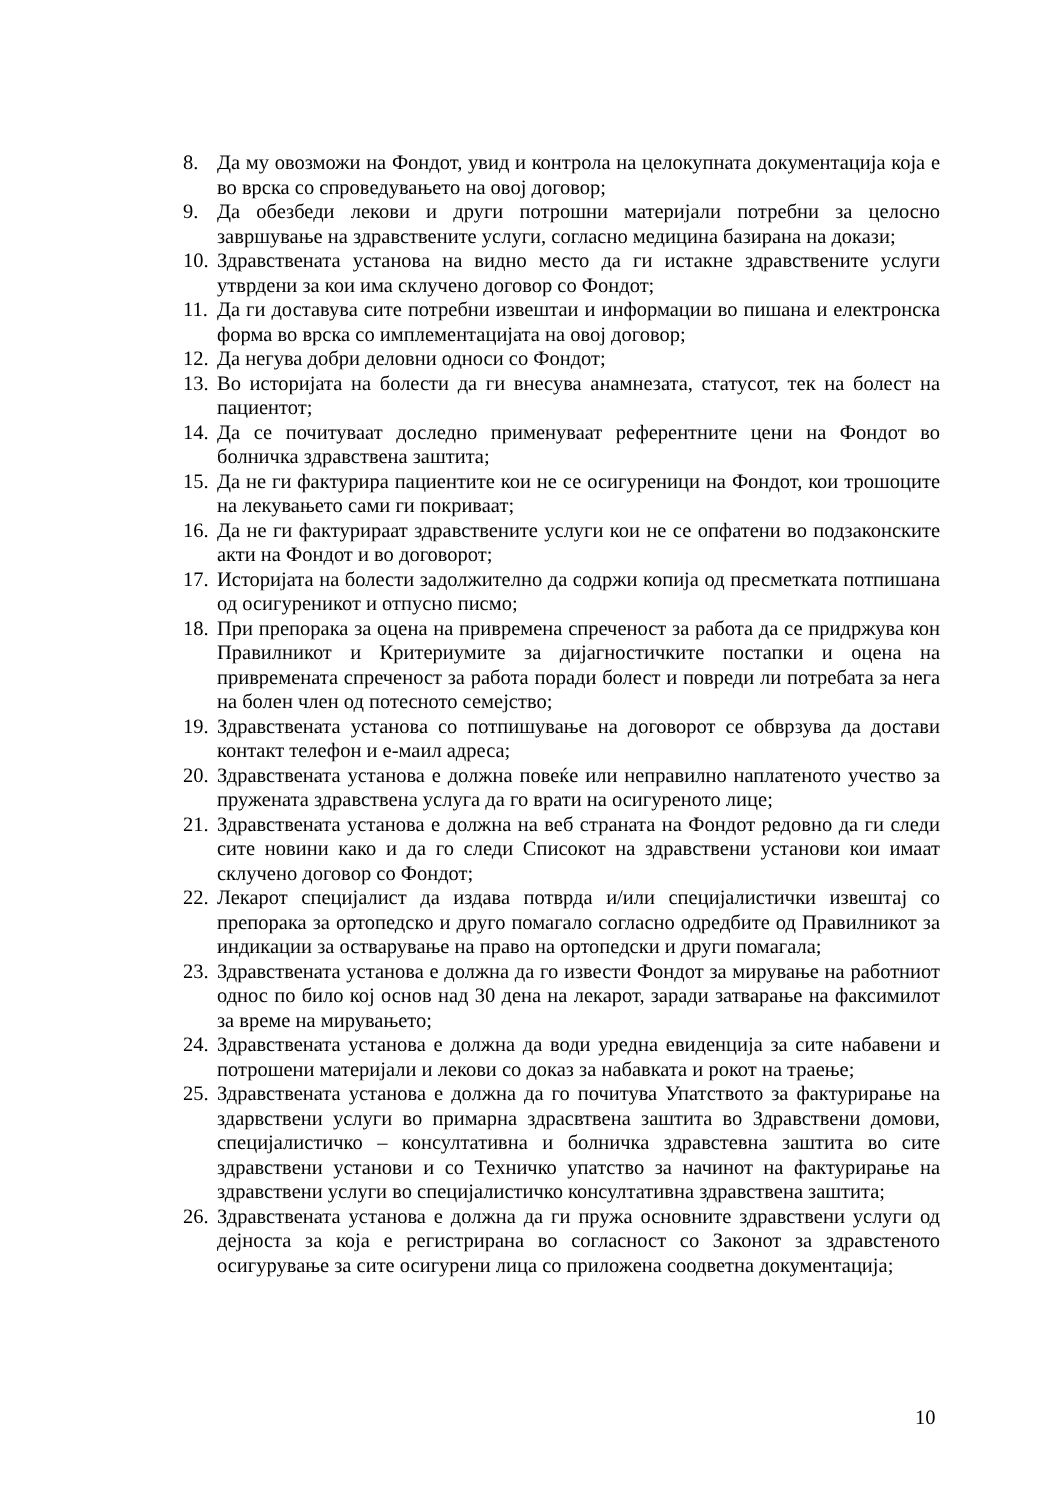8. Да му овозможи на Фондот, увид и контрола на целокупната документација која е во врска со спроведувањето на овој договор;
9. Да обезбеди лекови и други потрошни материјали потребни за целосно завршување на здравствените услуги, согласно медицина базирана на докази;
10. Здравствената установа на видно место да ги истакне здравствените услуги утврдени за кои има склучено договор со Фондот;
11. Да ги доставува сите потребни извештаи и информации во пишана и електронска форма во врска со имплементацијата на овој договор;
12. Да негува добри деловни односи со Фондот;
13. Во историјата на болести да ги внесува анамнезата, статусот, тек на болест на пациентот;
14. Да се почитуваат доследно применуваат референтните цени на Фондот во болничка здравствена заштита;
15. Да не ги фактурира пациентите кои не се осигуреници на Фондот, кои трошоците на лекувањето сами ги покриваат;
16. Да не ги фактурираат здравствените услуги кои не се опфатени во подзаконските акти на Фондот и во договорот;
17. Историјата на болести задолжително да содржи копија од пресметката потпишана од осигуреникот и отпусно писмо;
18. При препорака за оцена на привремена спреченост за работа да се придржува кон Правилникот и Критериумите за дијагностичките постапки и оцена на привремената спреченост за работа поради болест и повреди ли потребата за нега на болен член од потесното семејство;
19. Здравствената установа со потпишување на договорот се обврзува да достави контакт телефон и е-маил адреса;
20. Здравствената установа е должна повеќе или неправилно наплатеното учество за пружената здравствена услуга да го врати на осигуреното лице;
21. Здравствената установа е должна на веб страната на Фондот редовно да ги следи сите новини како и да го следи Списокот на здравствени установи кои имаат склучено договор со Фондот;
22. Лекарот специјалист да издава потврда и/или специјалистички извештај со препорака за ортопедско и друго помагало согласно одредбите од Правилникот за индикации за остварување на право на ортопедски и други помагала;
23. Здравствената установа е должна да го извести Фондот за мирување на работниот однос по било кој основ над 30 дена на лекарот, заради затварање на факсимилот за време на мирувањето;
24. Здравствената установа е должна да води уредна евиденција за сите набавени и потрошени материјали и лекови со доказ за набавката и рокот на траење;
25. Здравствената установа е должна да го почитува Упатството за фактурирање на здарвствени услуги во примарна здрасвтвена заштита во Здравствени домови, специјалистичко – консултативна и болничка здравстевна заштита во сите здравствени установи и со Техничко упатство за начинот на фактурирање на здравствени услуги во специјалистичко консултативна здравствена заштита;
26. Здравствената установа е должна да ги пружа основните здравствени услуги од дејноста за која е регистрирана во согласност со Законот за здравстеното осигурување за сите осигурени лица со приложена соодветна документација;
10